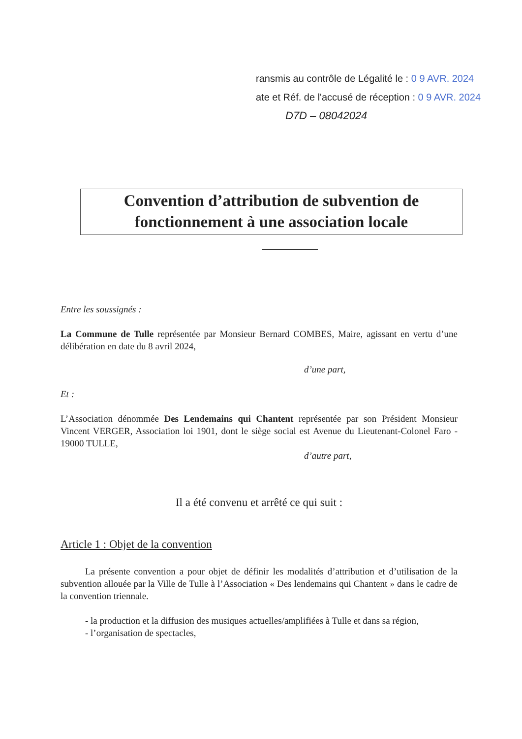ransmis au contrôle de Légalité le : 0 9 AVR. 2024
ate et Réf. de l'accusé de réception : 0 9 AVR. 2024
D7D – 08042024
Convention d’attribution de subvention de
fonctionnement à une association locale
Entre les soussignés :
La Commune de Tulle représentée par Monsieur Bernard COMBES, Maire, agissant en vertu d’une délibération en date du 8 avril 2024,
d’une part,
Et :
L’Association dénommée Des Lendemains qui Chantent représentée par son Président Monsieur Vincent VERGER, Association loi 1901, dont le siège social est Avenue du Lieutenant-Colonel Faro - 19000 TULLE,
d’autre part,
Il a été convenu et arrêté ce qui suit :
Article 1 : Objet de la convention
La présente convention a pour objet de définir les modalités d’attribution et d’utilisation de la subvention allouée par la Ville de Tulle à l’Association « Des lendemains qui Chantent » dans le cadre de la convention triennale.
- la production et la diffusion des musiques actuelles/amplifiées à Tulle et dans sa région,
- l’organisation de spectacles,